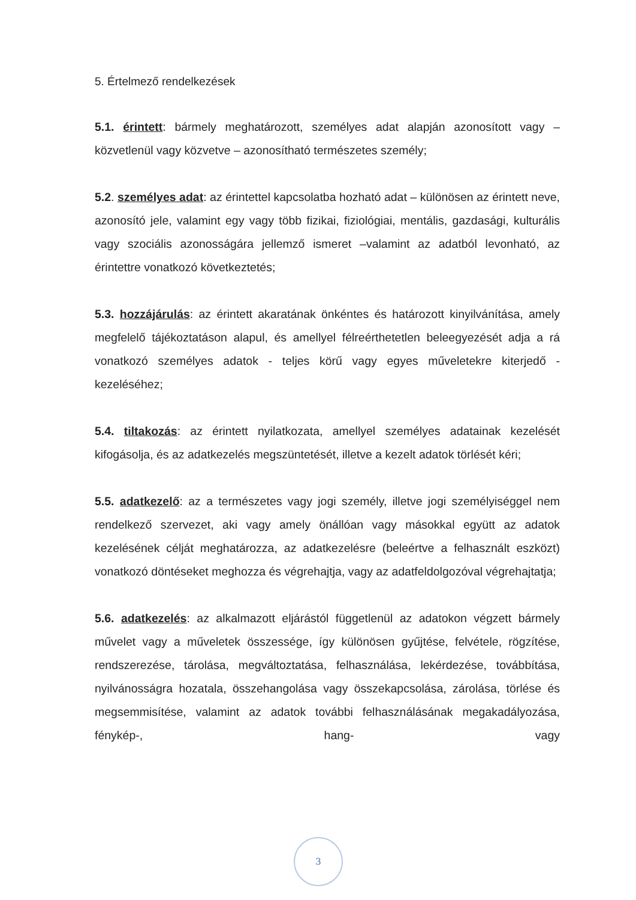5. Értelmező rendelkezések
5.1. érintett: bármely meghatározott, személyes adat alapján azonosított vagy – közvetlenül vagy közvetve – azonosítható természetes személy;
5.2. személyes adat: az érintettel kapcsolatba hozható adat – különösen az érintett neve, azonosító jele, valamint egy vagy több fizikai, fiziológiai, mentális, gazdasági, kulturális vagy szociális azonosságára jellemző ismeret –valamint az adatból levonható, az érintettre vonatkozó következtetés;
5.3. hozzájárulás: az érintett akaratának önkéntes és határozott kinyilvánítása, amely megfelelő tájékoztatáson alapul, és amellyel félreérthetetlen beleegyezését adja a rá vonatkozó személyes adatok - teljes körű vagy egyes műveletekre kiterjedő - kezeléséhez;
5.4. tiltakozás: az érintett nyilatkozata, amellyel személyes adatainak kezelését kifogásolja, és az adatkezelés megszüntetését, illetve a kezelt adatok törlését kéri;
5.5. adatkezelő: az a természetes vagy jogi személy, illetve jogi személyiséggel nem rendelkező szervezet, aki vagy amely önállóan vagy másokkal együtt az adatok kezelésének célját meghatározza, az adatkezelésre (beleértve a felhasznált eszközt) vonatkozó döntéseket meghozza és végrehajtja, vagy az adatfeldolgozóval végrehajtatja;
5.6. adatkezelés: az alkalmazott eljárástól függetlenül az adatokon végzett bármely művelet vagy a műveletek összessége, így különösen gyűjtése, felvétele, rögzítése, rendszerezése, tárolása, megváltoztatása, felhasználása, lekérdezése, továbbítása, nyilvánosságra hozatala, összehangolása vagy összekapcsolása, zárolása, törlése és megsemmisítése, valamint az adatok további felhasználásának megakadályozása, fénykép-, hang- vagy
3